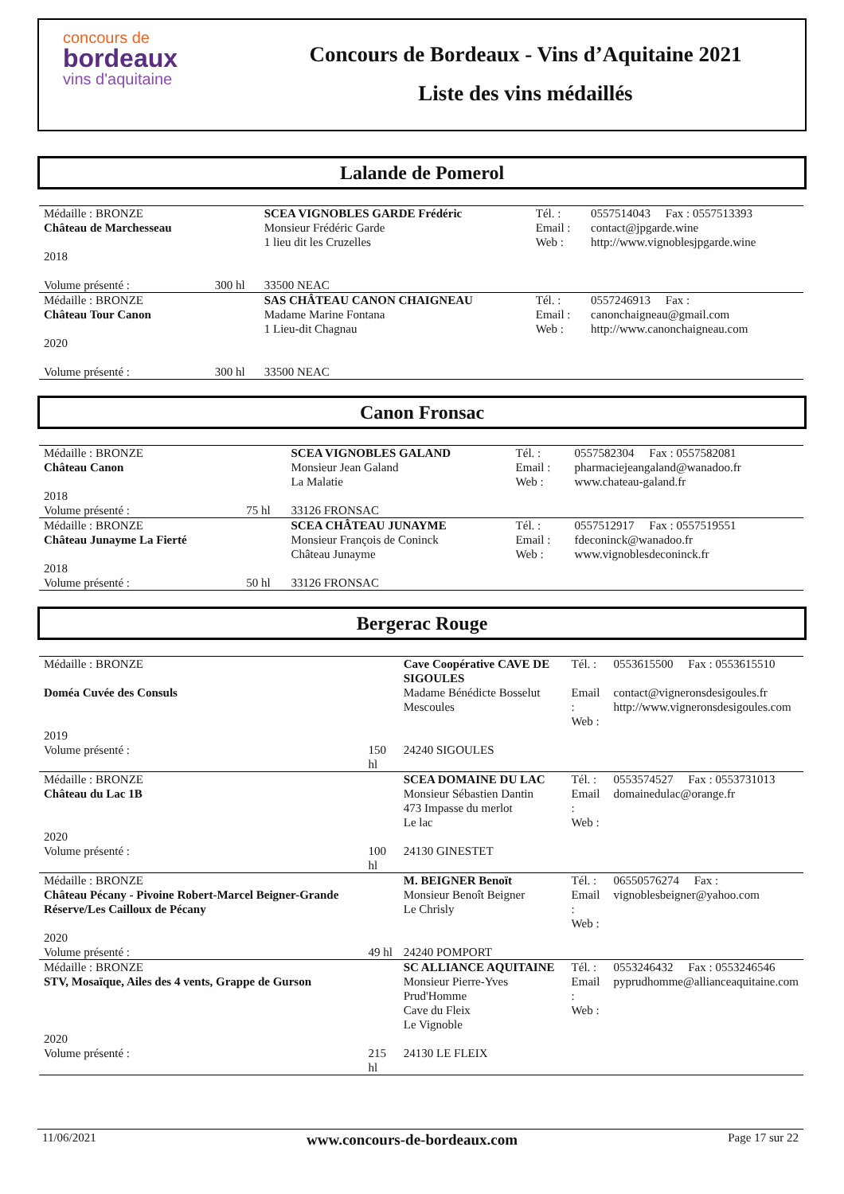concours de
bordeaux
vins d'aquitaine
Concours de Bordeaux - Vins d’Aquitaine 2021
Liste des vins médaillés
Lalande de Pomerol
| Médaille : BRONZE | | SCEA VIGNOBLES GARDE Frédéric | Tél. : | 0557514043 Fax : 0557513393 |
| Château de Marchesseau | | Monsieur Frédéric Garde 1 lieu dit les Cruzelles | Email : Web : | contact@jpgarde.wine http://www.vignoblesjpgarde.wine |
| 2018 Volume présenté : | 300 hl | 33500 NEAC | | |
| Médaille : BRONZE | | SAS CHÂTEAU CANON CHAIGNEAU | Tél. : | 0557246913 Fax : |
| Château Tour Canon | | Madame Marine Fontana 1 Lieu-dit Chagnau | Email : Web : | canonchaigneau@gmail.com http://www.canonchaigneau.com |
| 2020 Volume présenté : | 300 hl | 33500 NEAC | | |
Canon Fronsac
| Médaille : BRONZE | | SCEA VIGNOBLES GALAND | Tél. : | 0557582304 Fax : 0557582081 |
| Château Canon | | Monsieur Jean Galand La Malatie | Email : Web : | pharmaciejeangaland@wanadoo.fr www.chateau-galand.fr |
| 2018 Volume présenté : | 75 hl | 33126 FRONSAC | | |
| Médaille : BRONZE | | SCEA CHÂTEAU JUNAYME | Tél. : | 0557512917 Fax : 0557519551 |
| Château Junayme La Fierté | | Monsieur François de Coninck Château Junayme | Email : Web : | fdeconinck@wanadoo.fr www.vignoblesdeconinck.fr |
| 2018 Volume présenté : | 50 hl | 33126 FRONSAC | | |
Bergerac Rouge
| Médaille : BRONZE | | Cave Coopérative CAVE DE SIGOULES | Tél. : | 0553615500 Fax : 0553615510 |
| Doméa Cuvée des Consuls | | Madame Bénédicte Bosselut Mescoules | Email : Web : | contact@vigneronsdesigoules.fr http://www.vigneronsdesigoules.com |
| 2019 Volume présenté : | 150 hl | 24240 SIGOULES | | |
| Médaille : BRONZE | | SCEA DOMAINE DU LAC | Tél. : | 0553574527 Fax : 0553731013 |
| Château du Lac 1B | | Monsieur Sébastien Dantin 473 Impasse du merlot Le lac | Email : Web : | domainedulac@orange.fr |
| 2020 Volume présenté : | 100 hl | 24130 GINESTET | | |
| Médaille : BRONZE | | M. BEIGNER Benoït | Tél. : | 06550576274 Fax : |
| Château Pécany - Pivoine Robert-Marcel Beigner-Grande Réserve/Les Cailloux de Pécany | | Monsieur Benoît Beigner Le Chrisly | Email : Web : | vignoblesbeigner@yahoo.com |
| 2020 Volume présenté : | 49 hl | 24240 POMPORT | | |
| Médaille : BRONZE | | SC ALLIANCE AQUITAINE | Tél. : | 0553246432 Fax : 0553246546 |
| STV, Mosaïque, Ailes des 4 vents, Grappe de Gurson | | Monsieur Pierre-Yves Prud'Homme Cave du Fleix Le Vignoble | Email : Web : | pyprudhomme@allianceaquitaine.com |
| 2020 Volume présenté : | 215 hl | 24130 LE FLEIX | | |
11/06/2021 www.concours-de-bordeaux.com Page 17 sur 22